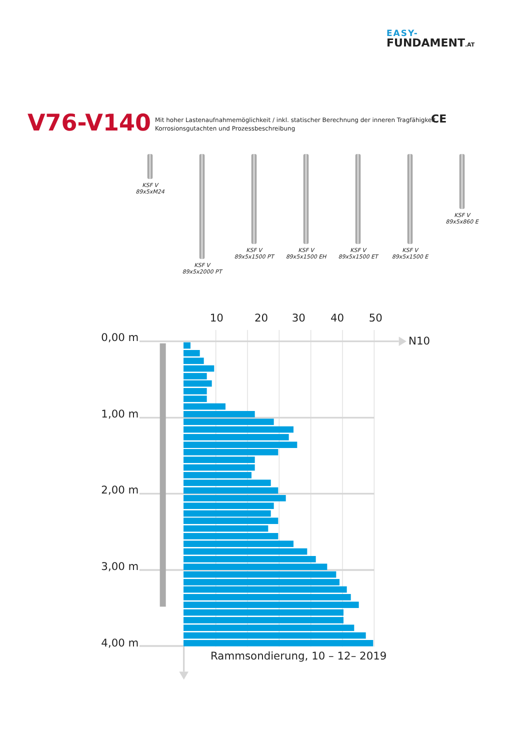EASY-
FUNDAMENT.AT
CE
V76-V140
Mit hoher Lastenaufnahmemöglichkeit / inkl. statischer Berechnung der inneren Tragfähigkeit,
Korrosionsgutachten und Prozessbeschreibung
KSF V 89x5xM24
KSF V 89x5x2000 PT
KSF V 89x5x1500 PT
KSF V 89x5x1500 EH
KSF V 89x5x1500 ET
KSF V 89x5x1500 E
KSF V 89x5x860 E
10
20
30
40
50
N10
0,00 m
1,00 m
2,00 m
3,00 m
4,00 m
Rammsondierung, 10 – 12– 2019